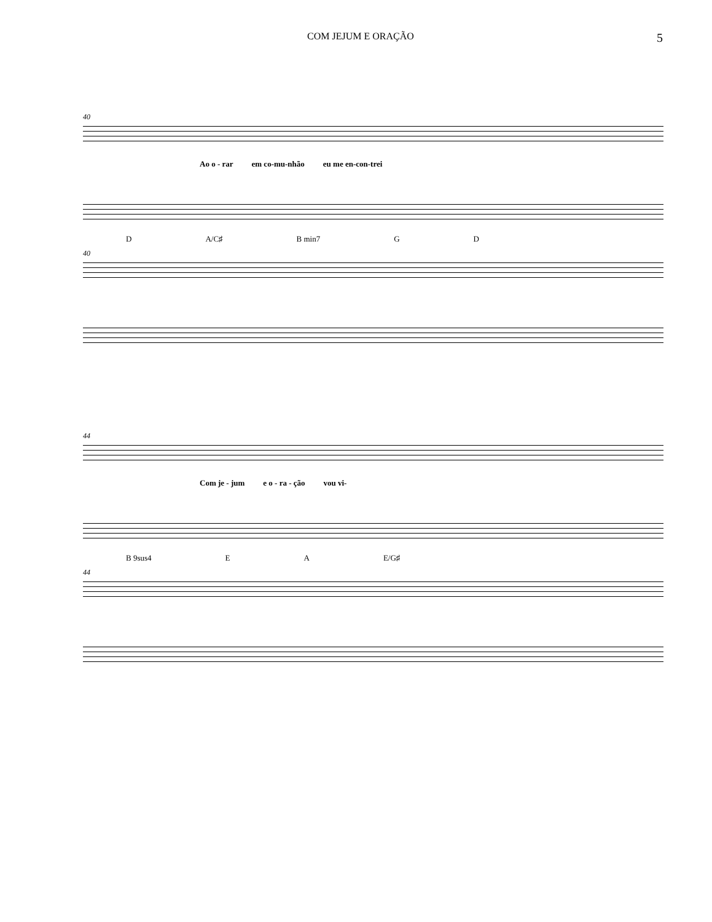COM JEJUM E ORAÇÃO 5
40
Ao o - rar em co-mu-nhão eu me en-con-trei
D A/C♯ B min7 G D
40
44
Com je - jum e o - ra - ção vou vi-
B 9sus4 E A E/G♯
44